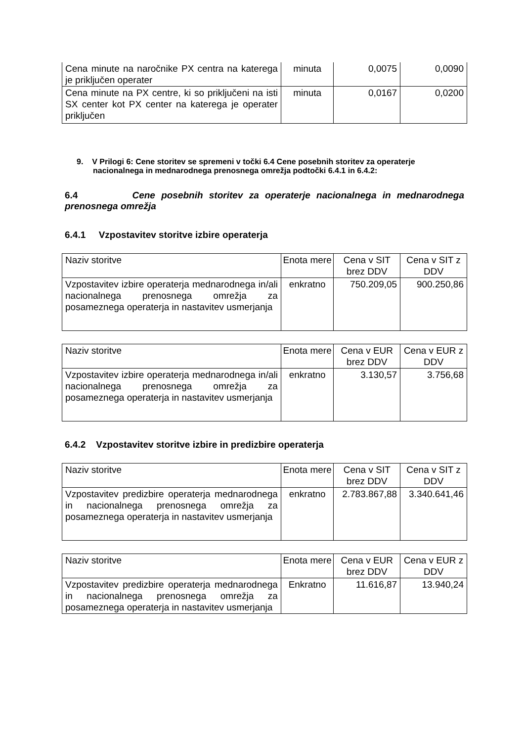| Cena minute na naročnike PX centra na katerega je priključen operater | minuta | 0,0075 | 0,0090 |
| Cena minute na PX centre, ki so priključeni na isti SX center kot PX center na katerega je operater priključen | minuta | 0,0167 | 0,0200 |
9. V Prilogi 6: Cene storitev se spremeni v točki 6.4 Cene posebnih storitev za operaterje nacionalnega in mednarodnega prenosnega omrežja podtočki 6.4.1 in 6.4.2:
6.4 Cene posebnih storitev za operaterje nacionalnega in mednarodnega prenosnega omrežja
6.4.1 Vzpostavitev storitve izbire operaterja
| Naziv storitve | Enota mere | Cena v SIT brez DDV | Cena v SIT z DDV |
| Vzpostavitev izbire operaterja mednarodnega in/ali nacionalnega prenosnega omrežja za posameznega operaterja in nastavitev usmerjanja | enkratno | 750.209,05 | 900.250,86 |
| Naziv storitve | Enota mere | Cena v EUR brez DDV | Cena v EUR z DDV |
| Vzpostavitev izbire operaterja mednarodnega in/ali nacionalnega prenosnega omrežja za posameznega operaterja in nastavitev usmerjanja | enkratno | 3.130,57 | 3.756,68 |
6.4.2 Vzpostavitev storitve izbire in predizbire operaterja
| Naziv storitve | Enota mere | Cena v SIT brez DDV | Cena v SIT z DDV |
| Vzpostavitev predizbire operaterja mednarodnega in nacionalnega prenosnega omrežja za posameznega operaterja in nastavitev usmerjanja | enkratno | 2.783.867,88 | 3.340.641,46 |
| Naziv storitve | Enota mere | Cena v EUR brez DDV | Cena v EUR z DDV |
| Vzpostavitev predizbire operaterja mednarodnega in nacionalnega prenosnega omrežja za posameznega operaterja in nastavitev usmerjanja | Enkratno | 11.616,87 | 13.940,24 |